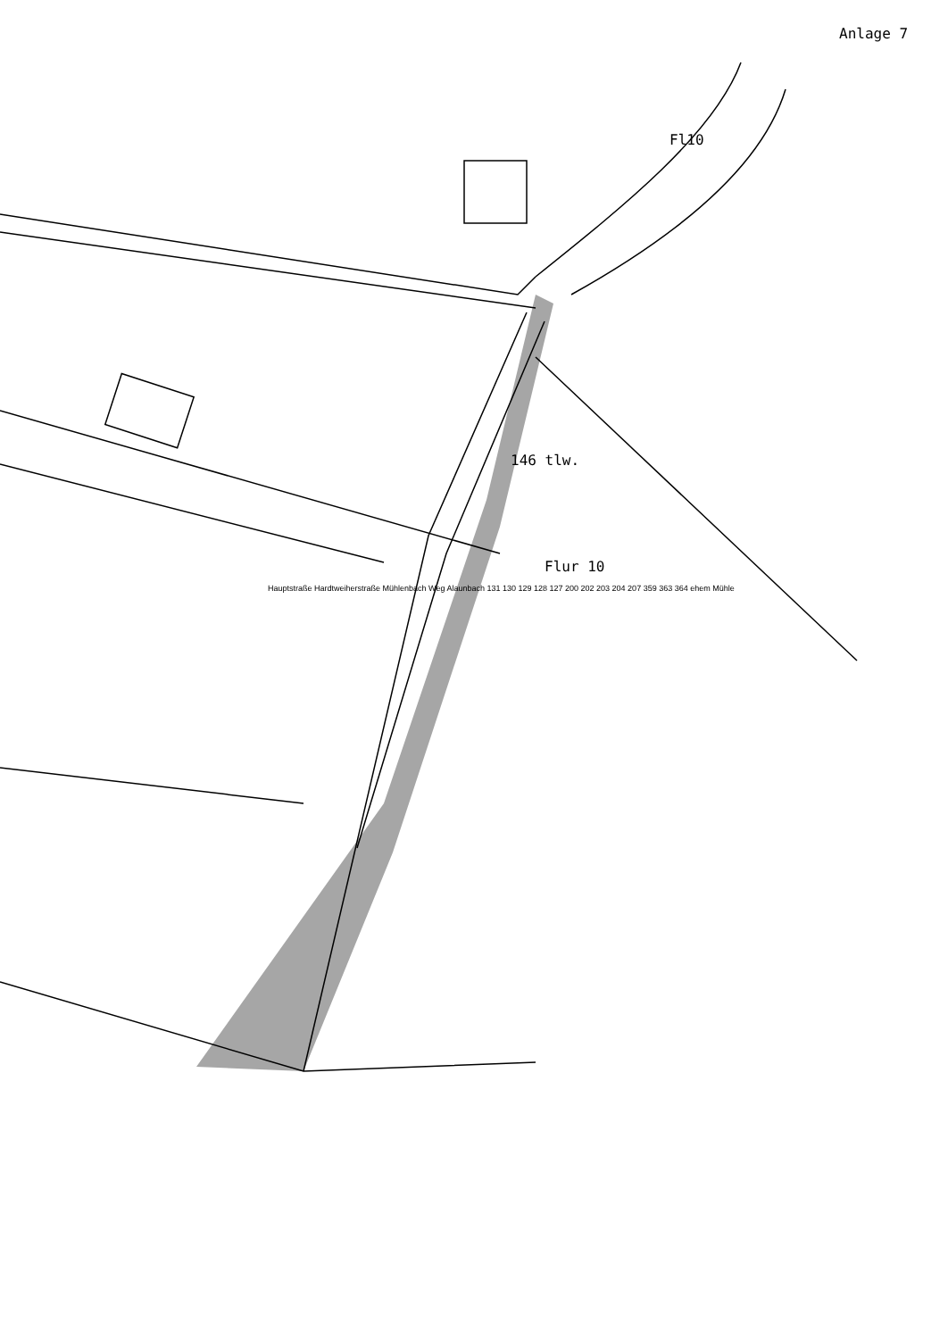Anlage 7
Fl10
146 tlw.
Flur 10
Hauptstraße Hardtweiherstraße Mühlenbach Weg Alaunbach 131 130 129 128 127 200 202 203 204 207 359 363 364 ehem Mühle